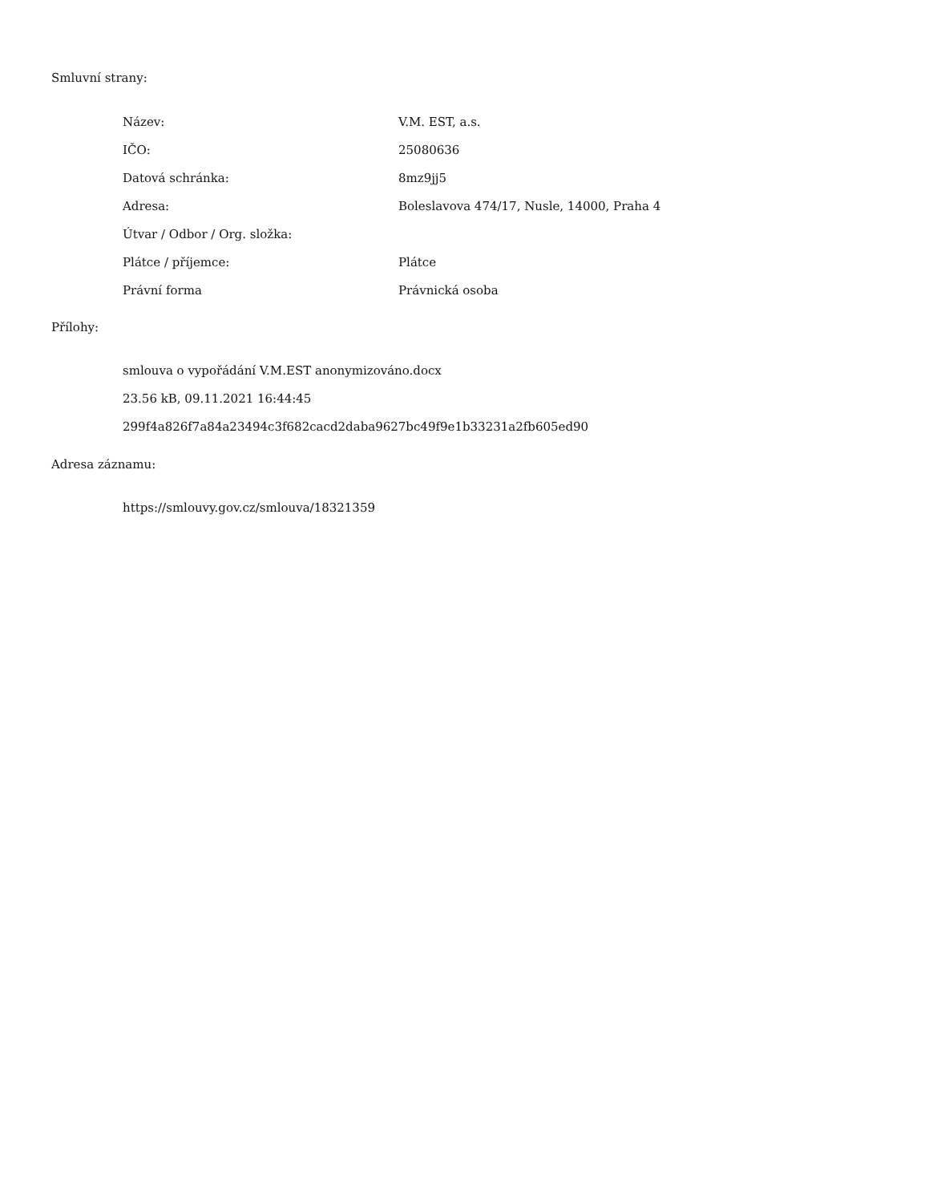Smluvní strany:
| Název: | V.M. EST, a.s. |
| IČO: | 25080636 |
| Datová schránka: | 8mz9jj5 |
| Adresa: | Boleslavova 474/17, Nusle, 14000, Praha 4 |
| Útvar / Odbor / Org. složka: | |
| Plátce / příjemce: | Plátce |
| Právní forma | Právnická osoba |
Přílohy:
smlouva o vypořádání V.M.EST anonymizováno.docx
23.56 kB, 09.11.2021 16:44:45
299f4a826f7a84a23494c3f682cacd2daba9627bc49f9e1b33231a2fb605ed90
Adresa záznamu:
https://smlouvy.gov.cz/smlouva/18321359